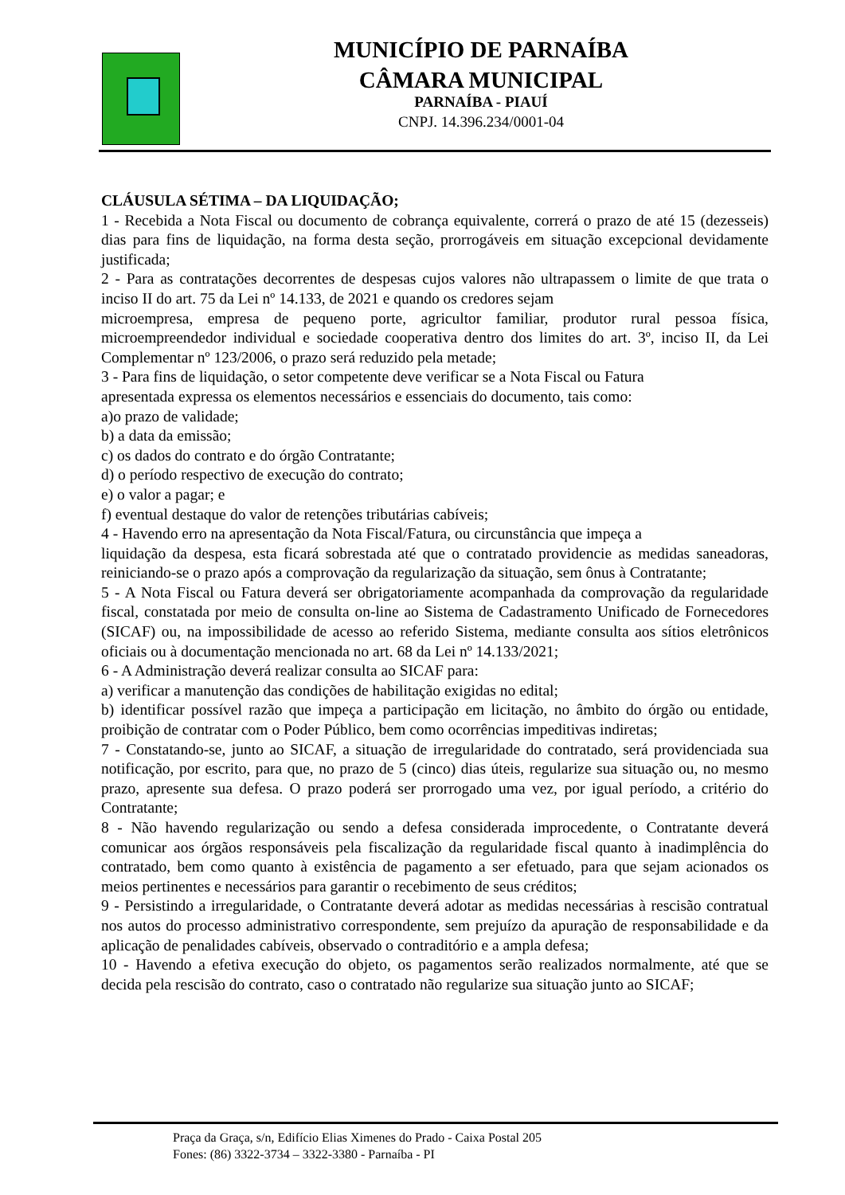MUNICÍPIO DE PARNAÍBA
CÂMARA MUNICIPAL
PARNAÍBA - PIAUÍ
CNPJ. 14.396.234/0001-04
CLÁUSULA SÉTIMA – DA LIQUIDAÇÃO;
1 - Recebida a Nota Fiscal ou documento de cobrança equivalente, correrá o prazo de até 15 (dezesseis) dias para fins de liquidação, na forma desta seção, prorrogáveis em situação excepcional devidamente justificada;
2 - Para as contratações decorrentes de despesas cujos valores não ultrapassem o limite de que trata o inciso II do art. 75 da Lei nº 14.133, de 2021 e quando os credores sejam
microempresa, empresa de pequeno porte, agricultor familiar, produtor rural pessoa física, microempreendedor individual e sociedade cooperativa dentro dos limites do art. 3º, inciso II, da Lei Complementar nº 123/2006, o prazo será reduzido pela metade;
3 - Para fins de liquidação, o setor competente deve verificar se a Nota Fiscal ou Fatura
apresentada expressa os elementos necessários e essenciais do documento, tais como:
a)o prazo de validade;
b) a data da emissão;
c) os dados do contrato e do órgão Contratante;
d) o período respectivo de execução do contrato;
e) o valor a pagar; e
f) eventual destaque do valor de retenções tributárias cabíveis;
4 - Havendo erro na apresentação da Nota Fiscal/Fatura, ou circunstância que impeça a
liquidação da despesa, esta ficará sobrestada até que o contratado providencie as medidas saneadoras, reiniciando-se o prazo após a comprovação da regularização da situação, sem ônus à Contratante;
5 - A Nota Fiscal ou Fatura deverá ser obrigatoriamente acompanhada da comprovação da regularidade fiscal, constatada por meio de consulta on-line ao Sistema de Cadastramento Unificado de Fornecedores (SICAF) ou, na impossibilidade de acesso ao referido Sistema, mediante consulta aos sítios eletrônicos oficiais ou à documentação mencionada no art. 68 da Lei nº 14.133/2021;
6 - A Administração deverá realizar consulta ao SICAF para:
a) verificar a manutenção das condições de habilitação exigidas no edital;
b) identificar possível razão que impeça a participação em licitação, no âmbito do órgão ou entidade, proibição de contratar com o Poder Público, bem como ocorrências impeditivas indiretas;
7 - Constatando-se, junto ao SICAF, a situação de irregularidade do contratado, será providenciada sua notificação, por escrito, para que, no prazo de 5 (cinco) dias úteis, regularize sua situação ou, no mesmo prazo, apresente sua defesa. O prazo poderá ser prorrogado uma vez, por igual período, a critério do Contratante;
8 - Não havendo regularização ou sendo a defesa considerada improcedente, o Contratante deverá comunicar aos órgãos responsáveis pela fiscalização da regularidade fiscal quanto à inadimplência do contratado, bem como quanto à existência de pagamento a ser efetuado, para que sejam acionados os meios pertinentes e necessários para garantir o recebimento de seus créditos;
9 - Persistindo a irregularidade, o Contratante deverá adotar as medidas necessárias à rescisão contratual nos autos do processo administrativo correspondente, sem prejuízo da apuração de responsabilidade e da aplicação de penalidades cabíveis, observado o contraditório e a ampla defesa;
10 - Havendo a efetiva execução do objeto, os pagamentos serão realizados normalmente, até que se decida pela rescisão do contrato, caso o contratado não regularize sua situação junto ao SICAF;
Praça da Graça, s/n, Edifício Elias Ximenes do Prado - Caixa Postal 205
Fones: (86) 3322-3734 – 3322-3380 - Parnaíba - PI